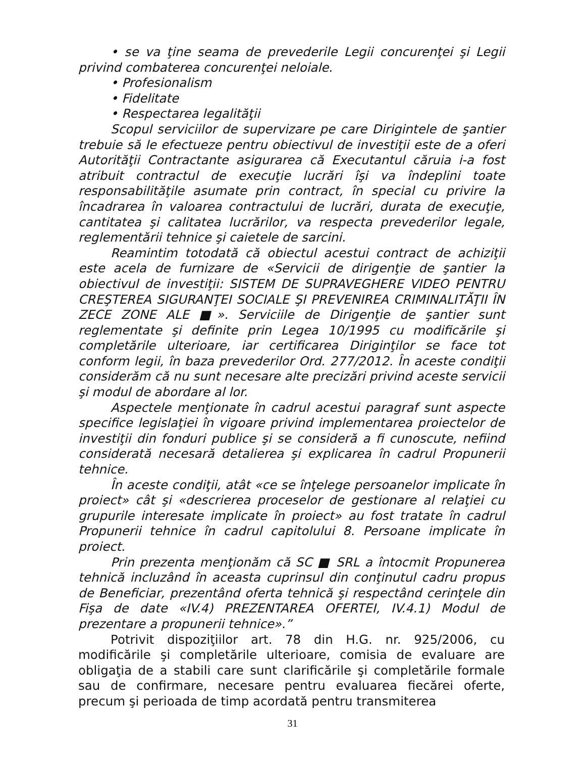• se va ţine seama de prevederile Legii concurenţei şi Legii privind combaterea concurenţei neloiale.
• Profesionalism
• Fidelitate
• Respectarea legalităţii
Scopul serviciilor de supervizare pe care Dirigintele de şantier trebuie să le efectueze pentru obiectivul de investiţii este de a oferi Autorităţii Contractante asigurarea că Executantul căruia i-a fost atribuit contractul de execuţie lucrări îşi va îndeplini toate responsabilităţile asumate prin contract, în special cu privire la încadrarea în valoarea contractului de lucrări, durata de execuţie, cantitatea şi calitatea lucrărilor, va respecta prevederilor legale, reglementării tehnice şi caietele de sarcini.
Reamintim totodată că obiectul acestui contract de achiziţii este acela de furnizare de «Servicii de dirigenţie de şantier la obiectivul de investiţii: SISTEM DE SUPRAVEGHERE VIDEO PENTRU CREŞTEREA SIGURANŢEI SOCIALE ŞI PREVENIREA CRIMINALITĂŢII ÎN ZECE ZONE ALE ■». Serviciile de Dirigenţie de şantier sunt reglementate şi definite prin Legea 10/1995 cu modificările şi completările ulterioare, iar certificarea Diriginţilor se face tot conform legii, în baza prevederilor Ord. 277/2012. În aceste condiţii considerăm că nu sunt necesare alte precizări privind aceste servicii şi modul de abordare al lor.
Aspectele menţionate în cadrul acestui paragraf sunt aspecte specifice legislaţiei în vigoare privind implementarea proiectelor de investiţii din fonduri publice şi se consideră a fi cunoscute, nefiind considerată necesară detalierea şi explicarea în cadrul Propunerii tehnice.
În aceste condiţii, atât «ce se înţelege persoanelor implicate în proiect» cât şi «descrierea proceselor de gestionare al relaţiei cu grupurile interesate implicate în proiect» au fost tratate în cadrul Propunerii tehnice în cadrul capitolului 8. Persoane implicate în proiect.
Prin prezenta menţionăm că SC ■ SRL a întocmit Propunerea tehnică incluzând în aceasta cuprinsul din conţinutul cadru propus de Beneficiar, prezentând oferta tehnică şi respectând cerinţele din Fişa de date «IV.4) PREZENTAREA OFERTEI, IV.4.1) Modul de prezentare a propunerii tehnice».”
Potrivit dispoziţiilor art. 78 din H.G. nr. 925/2006, cu modificările şi completările ulterioare, comisia de evaluare are obligaţia de a stabili care sunt clarificările şi completările formale sau de confirmare, necesare pentru evaluarea fiecărei oferte, precum şi perioada de timp acordată pentru transmiterea
31